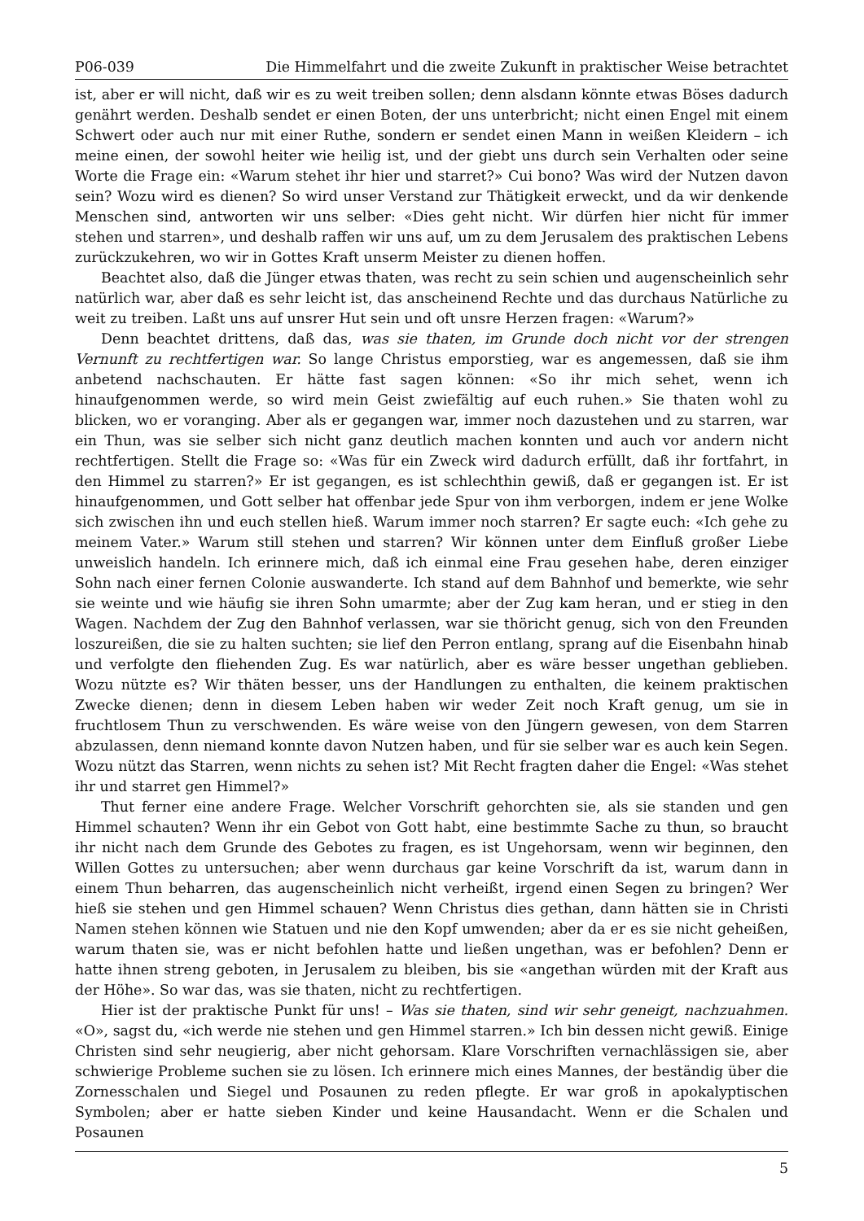P06-039 Die Himmelfahrt und die zweite Zukunft in praktischer Weise betrachtet
ist, aber er will nicht, daß wir es zu weit treiben sollen; denn alsdann könnte etwas Böses dadurch genährt werden. Deshalb sendet er einen Boten, der uns unterbricht; nicht einen Engel mit einem Schwert oder auch nur mit einer Ruthe, sondern er sendet einen Mann in weißen Kleidern – ich meine einen, der sowohl heiter wie heilig ist, und der giebt uns durch sein Verhalten oder seine Worte die Frage ein: «Warum stehet ihr hier und starret?» Cui bono? Was wird der Nutzen davon sein? Wozu wird es dienen? So wird unser Verstand zur Thätigkeit erweckt, und da wir denkende Menschen sind, antworten wir uns selber: «Dies geht nicht. Wir dürfen hier nicht für immer stehen und starren», und deshalb raffen wir uns auf, um zu dem Jerusalem des praktischen Lebens zurückzukehren, wo wir in Gottes Kraft unserm Meister zu dienen hoffen.
Beachtet also, daß die Jünger etwas thaten, was recht zu sein schien und augenscheinlich sehr natürlich war, aber daß es sehr leicht ist, das anscheinend Rechte und das durchaus Natürliche zu weit zu treiben. Laßt uns auf unsrer Hut sein und oft unsre Herzen fragen: «Warum?»
Denn beachtet drittens, daß das, was sie thaten, im Grunde doch nicht vor der strengen Vernunft zu rechtfertigen war. So lange Christus emporstieg, war es angemessen, daß sie ihm anbetend nachschauten. Er hätte fast sagen können: «So ihr mich sehet, wenn ich hinaufgenommen werde, so wird mein Geist zwiefältig auf euch ruhen.» Sie thaten wohl zu blicken, wo er voranging. Aber als er gegangen war, immer noch dazustehen und zu starren, war ein Thun, was sie selber sich nicht ganz deutlich machen konnten und auch vor andern nicht rechtfertigen. Stellt die Frage so: «Was für ein Zweck wird dadurch erfüllt, daß ihr fortfahrt, in den Himmel zu starren?» Er ist gegangen, es ist schlechthin gewiß, daß er gegangen ist. Er ist hinaufgenommen, und Gott selber hat offenbar jede Spur von ihm verborgen, indem er jene Wolke sich zwischen ihn und euch stellen hieß. Warum immer noch starren? Er sagte euch: «Ich gehe zu meinem Vater.» Warum still stehen und starren? Wir können unter dem Einfluß großer Liebe unweislich handeln. Ich erinnere mich, daß ich einmal eine Frau gesehen habe, deren einziger Sohn nach einer fernen Colonie auswanderte. Ich stand auf dem Bahnhof und bemerkte, wie sehr sie weinte und wie häufig sie ihren Sohn umarmte; aber der Zug kam heran, und er stieg in den Wagen. Nachdem der Zug den Bahnhof verlassen, war sie thöricht genug, sich von den Freunden loszureißen, die sie zu halten suchten; sie lief den Perron entlang, sprang auf die Eisenbahn hinab und verfolgte den fliehenden Zug. Es war natürlich, aber es wäre besser ungethan geblieben. Wozu nützte es? Wir thäten besser, uns der Handlungen zu enthalten, die keinem praktischen Zwecke dienen; denn in diesem Leben haben wir weder Zeit noch Kraft genug, um sie in fruchtlosem Thun zu verschwenden. Es wäre weise von den Jüngern gewesen, von dem Starren abzulassen, denn niemand konnte davon Nutzen haben, und für sie selber war es auch kein Segen. Wozu nützt das Starren, wenn nichts zu sehen ist? Mit Recht fragten daher die Engel: «Was stehet ihr und starret gen Himmel?»
Thut ferner eine andere Frage. Welcher Vorschrift gehorchten sie, als sie standen und gen Himmel schauten? Wenn ihr ein Gebot von Gott habt, eine bestimmte Sache zu thun, so braucht ihr nicht nach dem Grunde des Gebotes zu fragen, es ist Ungehorsam, wenn wir beginnen, den Willen Gottes zu untersuchen; aber wenn durchaus gar keine Vorschrift da ist, warum dann in einem Thun beharren, das augenscheinlich nicht verheißt, irgend einen Segen zu bringen? Wer hieß sie stehen und gen Himmel schauen? Wenn Christus dies gethan, dann hätten sie in Christi Namen stehen können wie Statuen und nie den Kopf umwenden; aber da er es sie nicht geheißen, warum thaten sie, was er nicht befohlen hatte und ließen ungethan, was er befohlen? Denn er hatte ihnen streng geboten, in Jerusalem zu bleiben, bis sie «angethan würden mit der Kraft aus der Höhe». So war das, was sie thaten, nicht zu rechtfertigen.
Hier ist der praktische Punkt für uns! – Was sie thaten, sind wir sehr geneigt, nachzuahmen. «O», sagst du, «ich werde nie stehen und gen Himmel starren.» Ich bin dessen nicht gewiß. Einige Christen sind sehr neugierig, aber nicht gehorsam. Klare Vorschriften vernachlässigen sie, aber schwierige Probleme suchen sie zu lösen. Ich erinnere mich eines Mannes, der beständig über die Zornesschalen und Siegel und Posaunen zu reden pflegte. Er war groß in apokalyptischen Symbolen; aber er hatte sieben Kinder und keine Hausandacht. Wenn er die Schalen und Posaunen
5